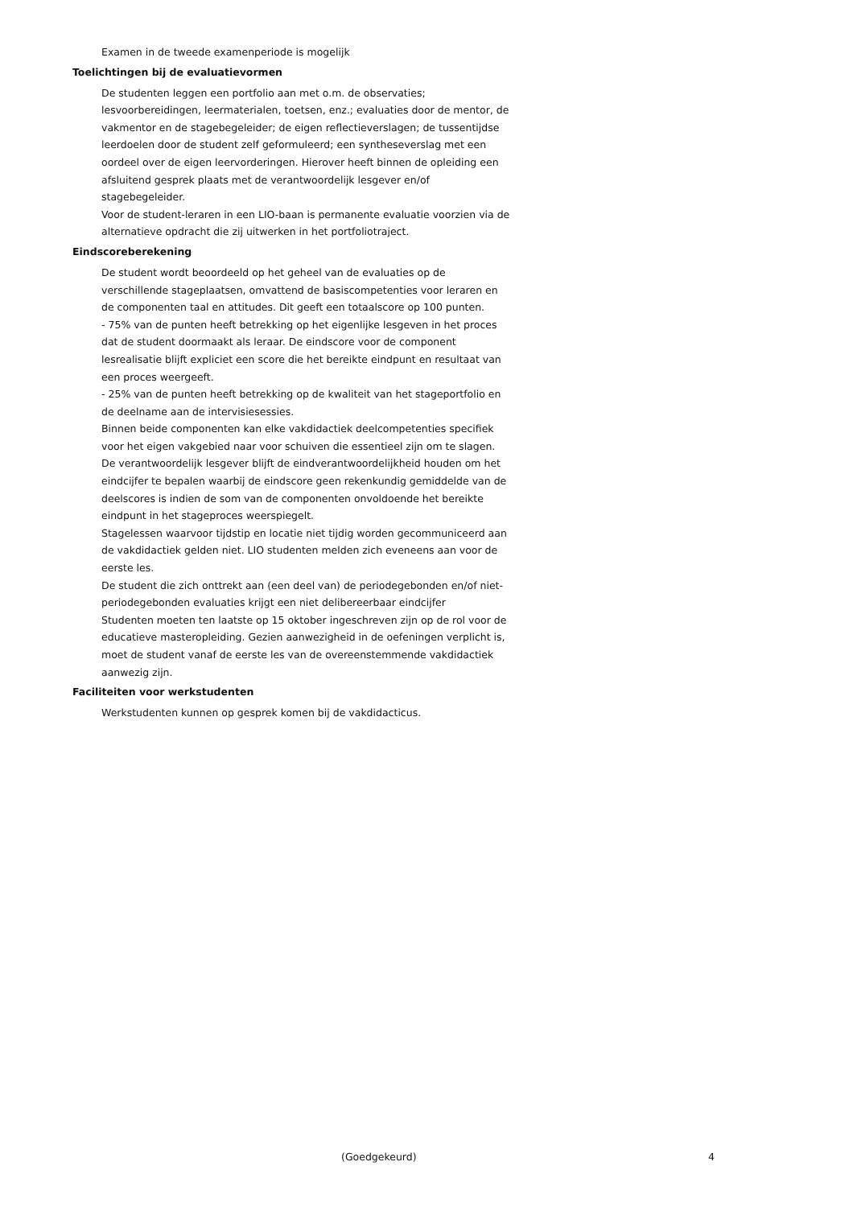Examen in de tweede examenperiode is mogelijk
Toelichtingen bij de evaluatievormen
De studenten leggen een portfolio aan met o.m. de observaties; lesvoorbereidingen, leermaterialen, toetsen, enz.; evaluaties door de mentor, de vakmentor en de stagebegeleider; de eigen reflectieverslagen; de tussentijdse leerdoelen door de student zelf geformuleerd; een syntheseverslag met een oordeel over de eigen leervorderingen. Hierover heeft binnen de opleiding een afsluitend gesprek plaats met de verantwoordelijk lesgever en/of stagebegeleider.
Voor de student-leraren in een LIO-baan is permanente evaluatie voorzien via de alternatieve opdracht die zij uitwerken in het portfoliotraject.
Eindscoreberekening
De student wordt beoordeeld op het geheel van de evaluaties op de verschillende stageplaatsen, omvattend de basiscompetenties voor leraren en de componenten taal en attitudes. Dit geeft een totaalscore op 100 punten.
- 75% van de punten heeft betrekking op het eigenlijke lesgeven in het proces dat de student doormaakt als leraar. De eindscore voor de component lesrealisatie blijft expliciet een score die het bereikte eindpunt en resultaat van een proces weergeeft.
- 25% van de punten heeft betrekking op de kwaliteit van het stageportfolio en de deelname aan de intervisiesessies.
Binnen beide componenten kan elke vakdidactiek deelcompetenties specifiek voor het eigen vakgebied naar voor schuiven die essentieel zijn om te slagen.
De verantwoordelijk lesgever blijft de eindverantwoordelijkheid houden om het eindcijfer te bepalen waarbij de eindscore geen rekenkundig gemiddelde van de deelscores is indien de som van de componenten onvoldoende het bereikte eindpunt in het stageproces weerspiegelt.
Stagelessen waarvoor tijdstip en locatie niet tijdig worden gecommuniceerd aan de vakdidactiek gelden niet. LIO studenten melden zich eveneens aan voor de eerste les.
De student die zich onttrekt aan (een deel van) de periodegebonden en/of niet-periodegebonden evaluaties krijgt een niet delibereerbaar eindcijfer
Studenten moeten ten laatste op 15 oktober ingeschreven zijn op de rol voor de educatieve masteropleiding. Gezien aanwezigheid in de oefeningen verplicht is, moet de student vanaf de eerste les van de overeenstemmende vakdidactiek aanwezig zijn.
Faciliteiten voor werkstudenten
Werkstudenten kunnen op gesprek komen bij de vakdidacticus.
(Goedgekeurd) 4